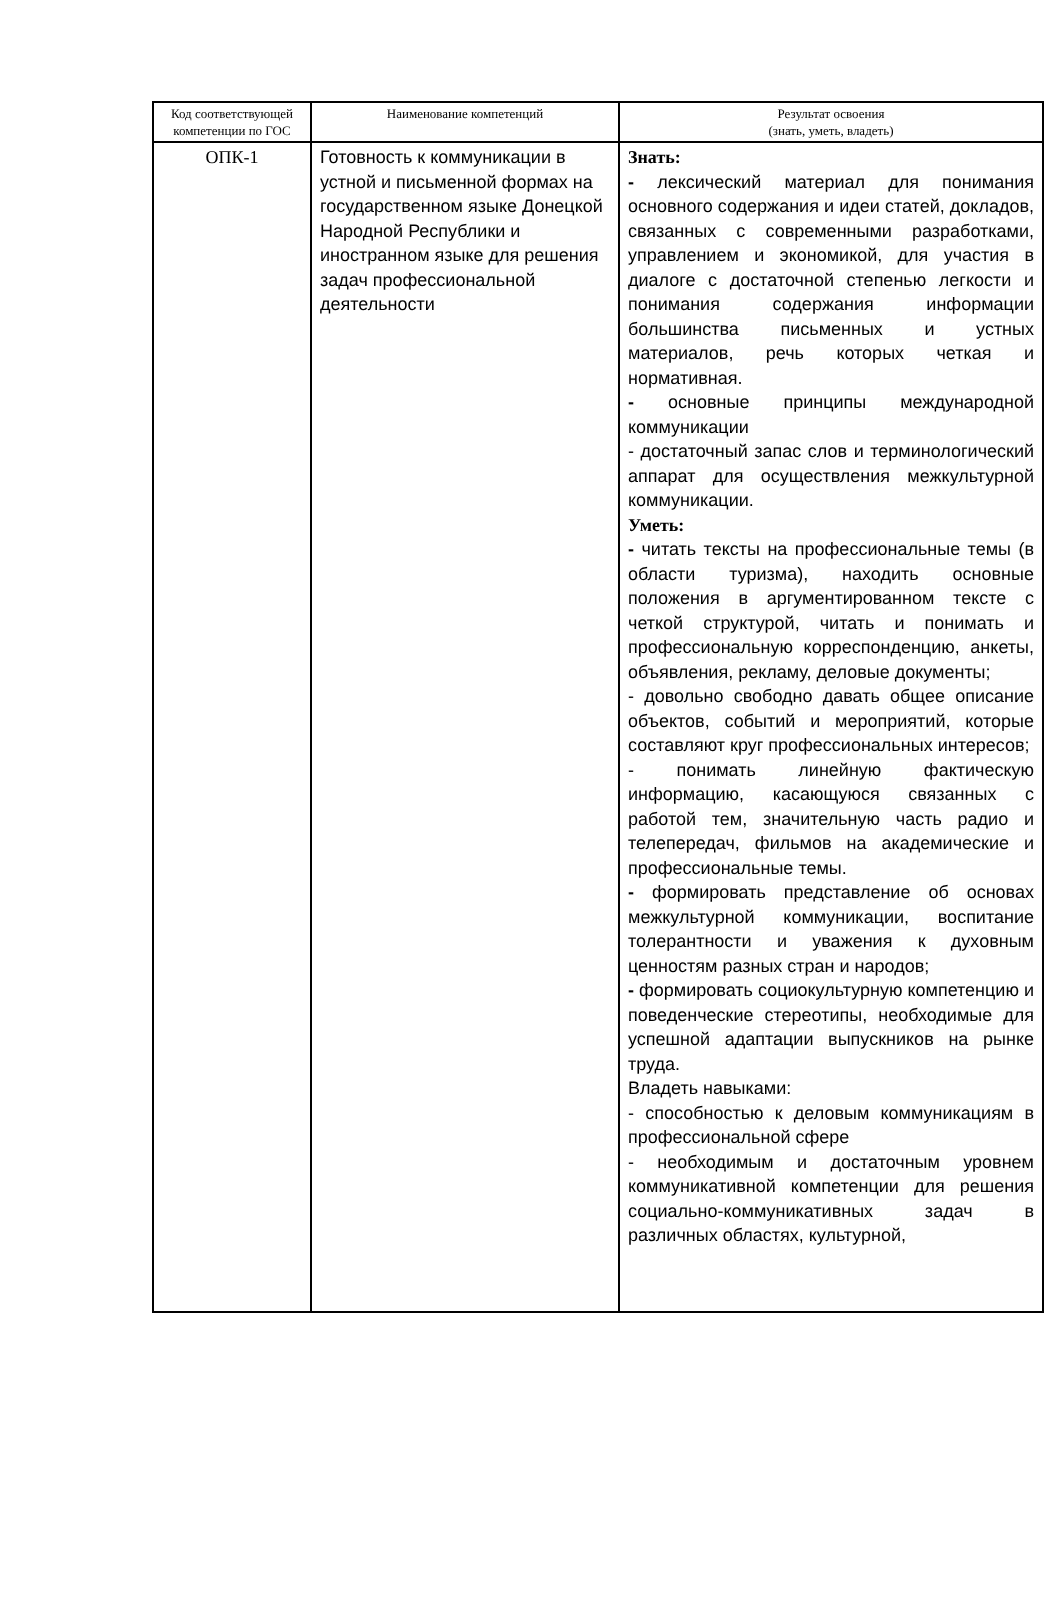| Код соответствующей компетенции по ГОС | Наименование компетенций | Результат освоения (знать, уметь, владеть) |
| --- | --- | --- |
| ОПК-1 | Готовность к коммуникации в устной и письменной формах на государственном языке Донецкой Народной Республики и иностранном языке для решения задач профессиональной деятельности | Знать: - лексический материал для понимания основного содержания и идеи статей, докладов, связанных с современными разработками, управлением и экономикой, для участия в диалоге с достаточной степенью легкости и понимания содержания информации большинства письменных и устных материалов, речь которых четкая и нормативная. - основные принципы международной коммуникации - достаточный запас слов и терминологический аппарат для осуществления межкультурной коммуникации. Уметь: - читать тексты на профессиональные темы (в области туризма), находить основные положения в аргументированном тексте с четкой структурой, читать и понимать и профессиональную корреспонденцию, анкеты, объявления, рекламу, деловые документы; - довольно свободно давать общее описание объектов, событий и мероприятий, которые составляют круг профессиональных интересов; - понимать линейную фактическую информацию, касающуюся связанных с работой тем, значительную часть радио и телепередач, фильмов на академические и профессиональные темы. - формировать представление об основах межкультурной коммуникации, воспитание толерантности и уважения к духовным ценностям разных стран и народов; - формировать социокультурную компетенцию и поведенческие стереотипы, необходимые для успешной адаптации выпускников на рынке труда. Владеть навыками: - способностью к деловым коммуникациям в профессиональной сфере - необходимым и достаточным уровнем коммуникативной компетенции для решения социально-коммуникативных задач в различных областях, культурной, |